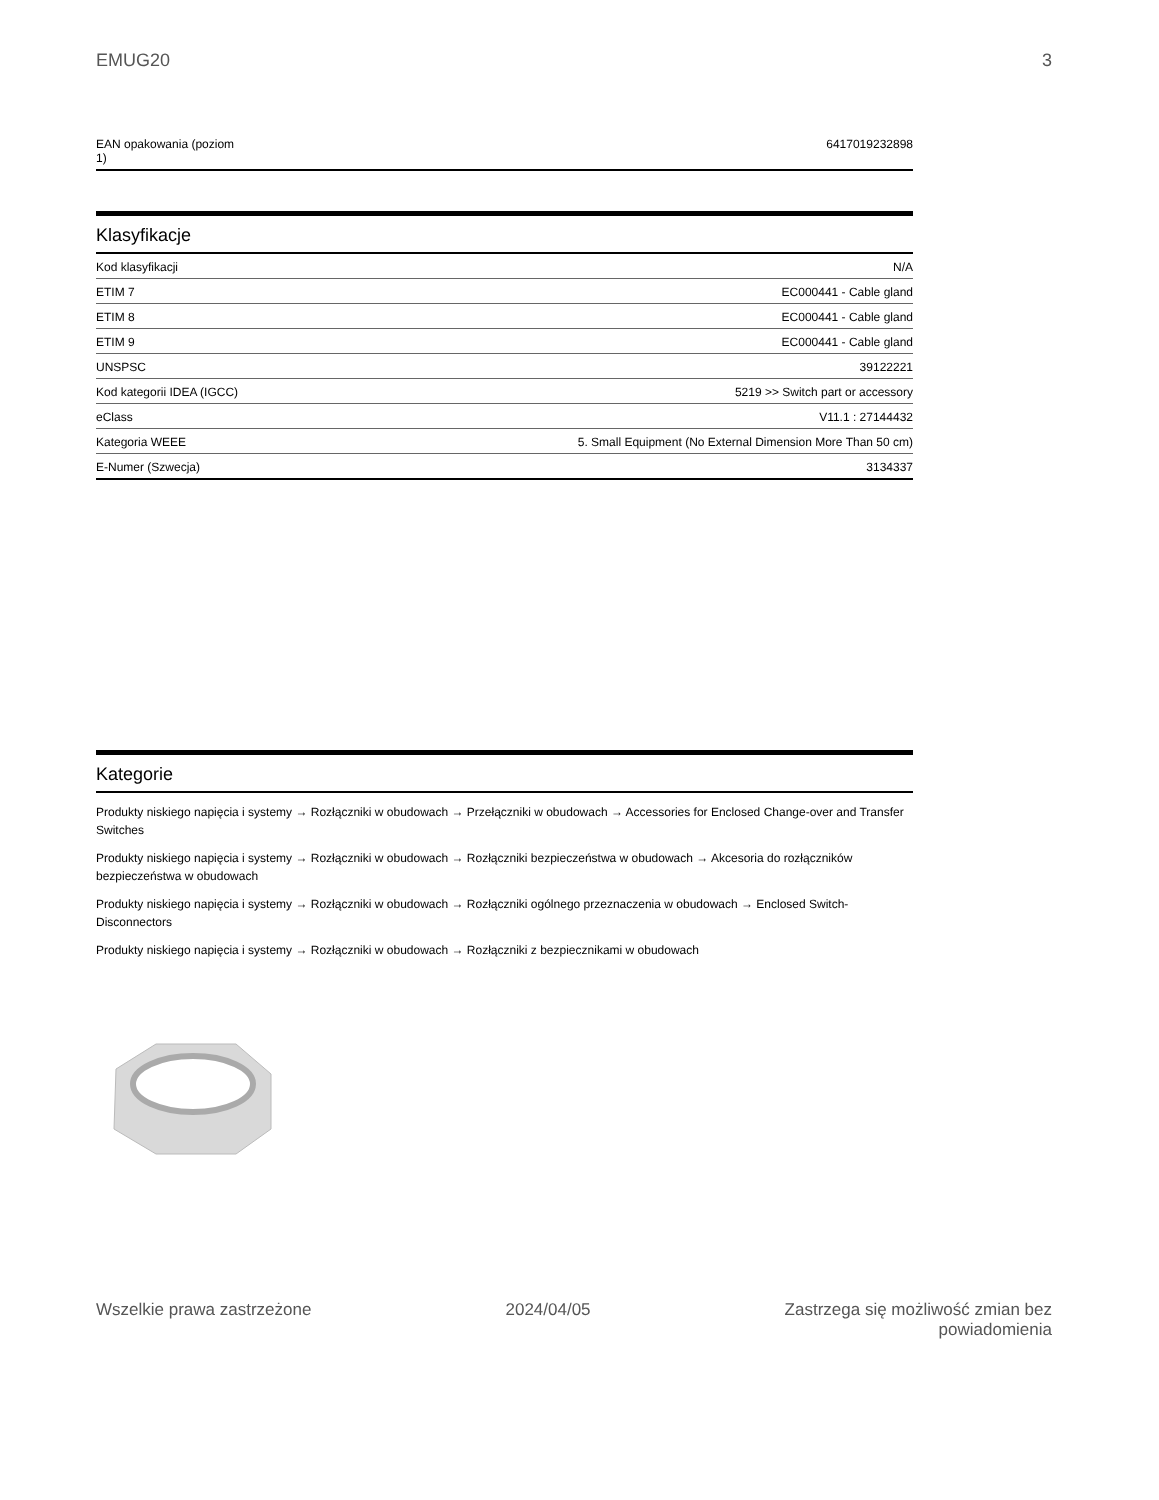EMUG20 3
| EAN opakowania (poziom 1) | 6417019232898 |
Klasyfikacje
| Kod klasyfikacji | N/A |
| ETIM 7 | EC000441 - Cable gland |
| ETIM 8 | EC000441 - Cable gland |
| ETIM 9 | EC000441 - Cable gland |
| UNSPSC | 39122221 |
| Kod kategorii IDEA (IGCC) | 5219 >> Switch part or accessory |
| eClass | V11.1 : 27144432 |
| Kategoria WEEE | 5. Small Equipment (No External Dimension More Than 50 cm) |
| E-Numer (Szwecja) | 3134337 |
Kategorie
Produkty niskiego napięcia i systemy → Rozłączniki w obudowach → Przełączniki w obudowach → Accessories for Enclosed Change-over and Transfer Switches
Produkty niskiego napięcia i systemy → Rozłączniki w obudowach → Rozłączniki bezpieczeństwa w obudowach → Akcesoria do rozłączników bezpieczeństwa w obudowach
Produkty niskiego napięcia i systemy → Rozłączniki w obudowach → Rozłączniki ogólnego przeznaczenia w obudowach → Enclosed Switch-Disconnectors
Produkty niskiego napięcia i systemy → Rozłączniki w obudowach → Rozłączniki z bezpiecznikami w obudowach
Wszelkie prawa zastrzeżone 2024/04/05 Zastrzega się możliwość zmian bez
powiadomienia